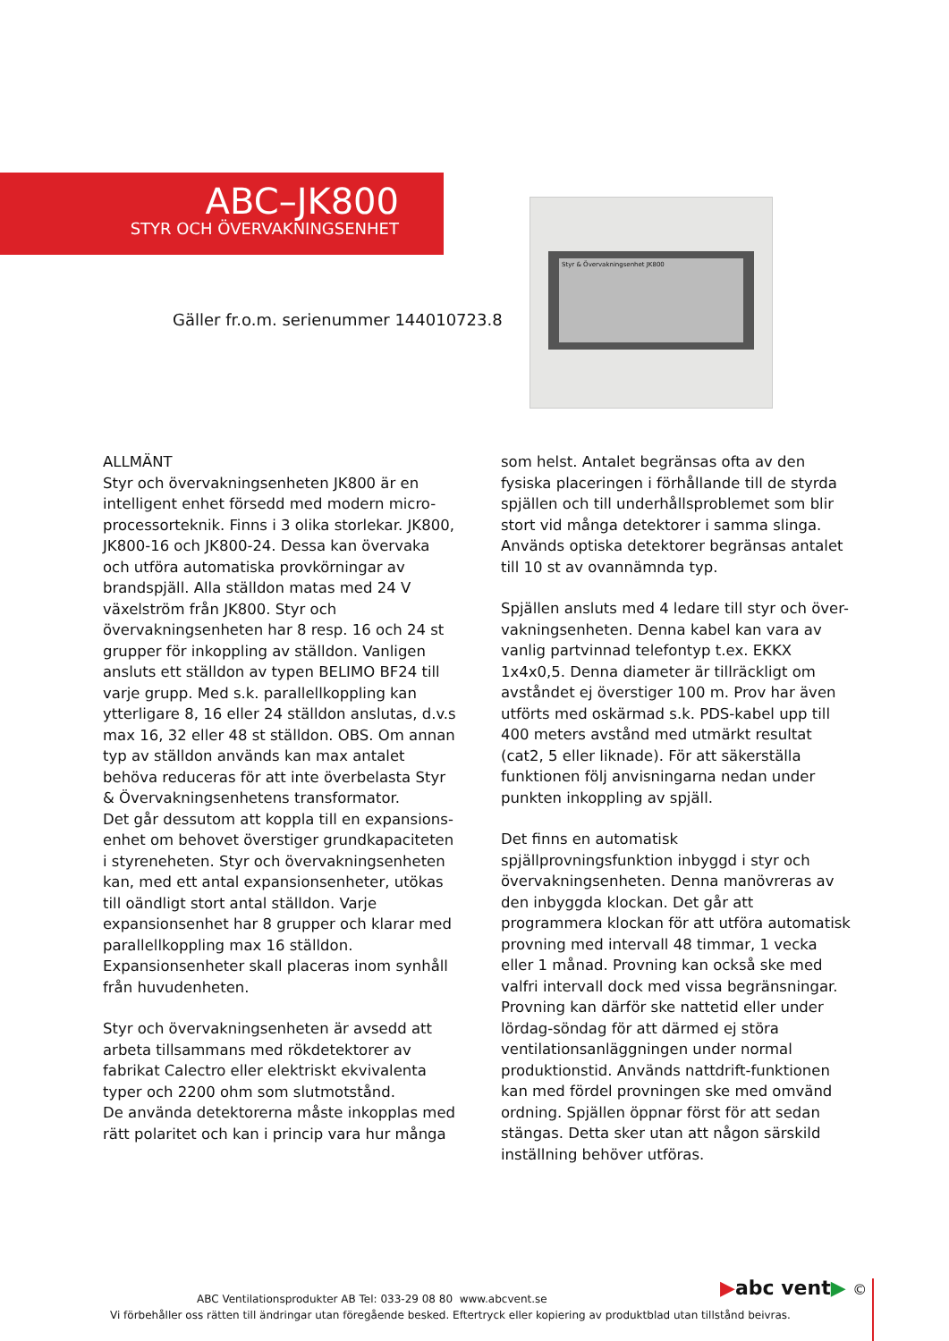ABC–JK800
STYR OCH ÖVERVAKNINGSENHET
Gäller fr.o.m. serienummer 144010723.8
Styr & Övervakningsenhet JK800
ALLMÄNT
Styr och övervakningsenheten JK800 är en intelligent enhet försedd med modern micro-processorteknik. Finns i 3 olika storlekar. JK800, JK800-16 och JK800-24. Dessa kan övervaka och utföra automatiska provkörningar av brandspjäll. Alla ställdon matas med 24 V växelström från JK800. Styr och övervakningsenheten har 8 resp. 16 och 24 st grupper för inkoppling av ställdon. Vanligen ansluts ett ställdon av typen BELIMO BF24 till varje grupp. Med s.k. parallellkoppling kan ytterligare 8, 16 eller 24 ställdon anslutas, d.v.s max 16, 32 eller 48 st ställdon. OBS. Om annan typ av ställdon används kan max antalet behöva reduceras för att inte överbelasta Styr & Övervakningsenhetens transformator.
Det går dessutom att koppla till en expansions-enhet om behovet överstiger grundkapaciteten i styreneheten. Styr och övervakningsenheten kan, med ett antal expansionsenheter, utökas till oändligt stort antal ställdon. Varje expansionsenhet har 8 grupper och klarar med parallellkoppling max 16 ställdon. Expansionsenheter skall placeras inom synhåll från huvudenheten.
Styr och övervakningsenheten är avsedd att arbeta tillsammans med rökdetektorer av fabrikat Calectro eller elektriskt ekvivalenta typer och 2200 ohm som slutmotstånd.
De använda detektorerna måste inkopplas med rätt polaritet och kan i princip vara hur många
som helst. Antalet begränsas ofta av den fysiska placeringen i förhållande till de styrda spjällen och till underhållsproblemet som blir stort vid många detektorer i samma slinga. Används optiska detektorer begränsas antalet till 10 st av ovannämnda typ.
Spjällen ansluts med 4 ledare till styr och över-vakningsenheten. Denna kabel kan vara av vanlig partvinnad telefontyp t.ex. EKKX 1x4x0,5. Denna diameter är tillräckligt om avståndet ej överstiger 100 m. Prov har även utförts med oskärmad s.k. PDS-kabel upp till 400 meters avstånd med utmärkt resultat (cat2, 5 eller liknade). För att säkerställa funktionen följ anvisningarna nedan under punkten inkoppling av spjäll.
Det finns en automatisk spjällprovningsfunktion inbyggd i styr och övervakningsenheten. Denna manövreras av den inbyggda klockan. Det går att programmera klockan för att utföra automatisk provning med intervall 48 timmar, 1 vecka eller 1 månad. Provning kan också ske med valfri intervall dock med vissa begränsningar. Provning kan därför ske nattetid eller under lördag-söndag för att därmed ej störa ventilationsanläggningen under normal produktionstid. Används nattdrift-funktionen kan med fördel provningen ske med omvänd ordning. Spjällen öppnar först för att sedan stängas. Detta sker utan att någon särskild inställning behöver utföras.
▶abc vent▶ ©
ABC Ventilationsprodukter AB Tel: 033-29 08 80 www.abcvent.se
Vi förbehåller oss rätten till ändringar utan föregående besked. Eftertryck eller kopiering av produktblad utan tillstånd beivras.